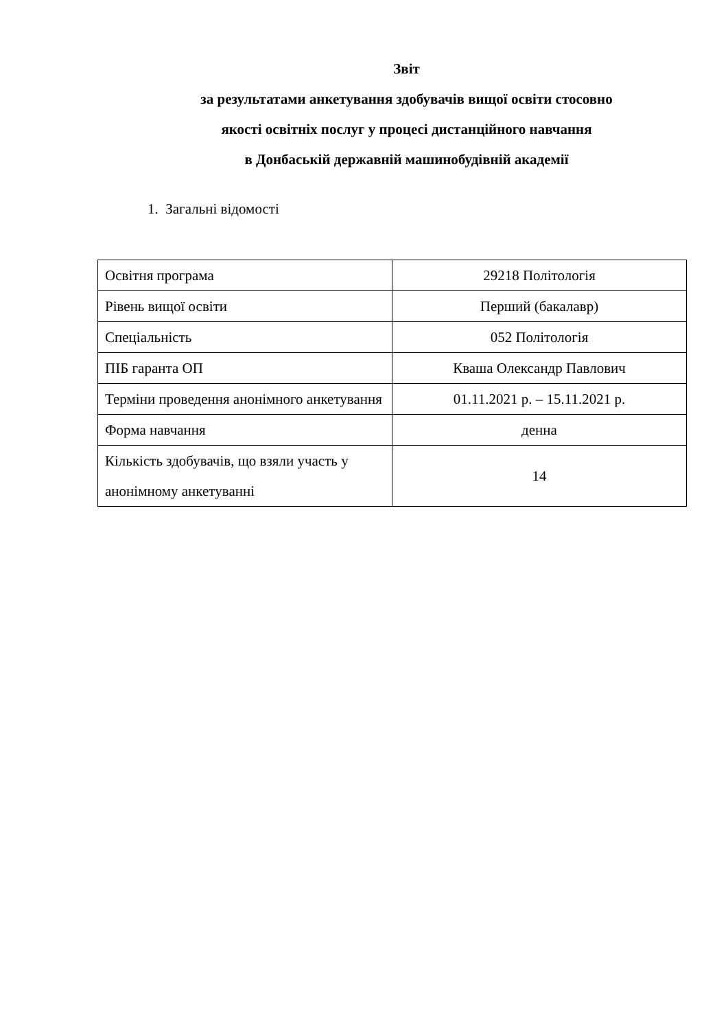Звіт
за результатами анкетування здобувачів вищої освіти стосовно
якості освітніх послуг у процесі дистанційного навчання
в Донбаській державній машинобудівній академії
1. Загальні відомості
| Освітня програма | 29218 Політологія |
| Рівень вищої освіти | Перший (бакалавр) |
| Спеціальність | 052 Політологія |
| ПІБ гаранта ОП | Кваша Олександр Павлович |
| Терміни проведення анонімного анкетування | 01.11.2021 р. – 15.11.2021 р. |
| Форма навчання | денна |
| Кількість здобувачів, що взяли участь у анонімному анкетуванні | 14 |